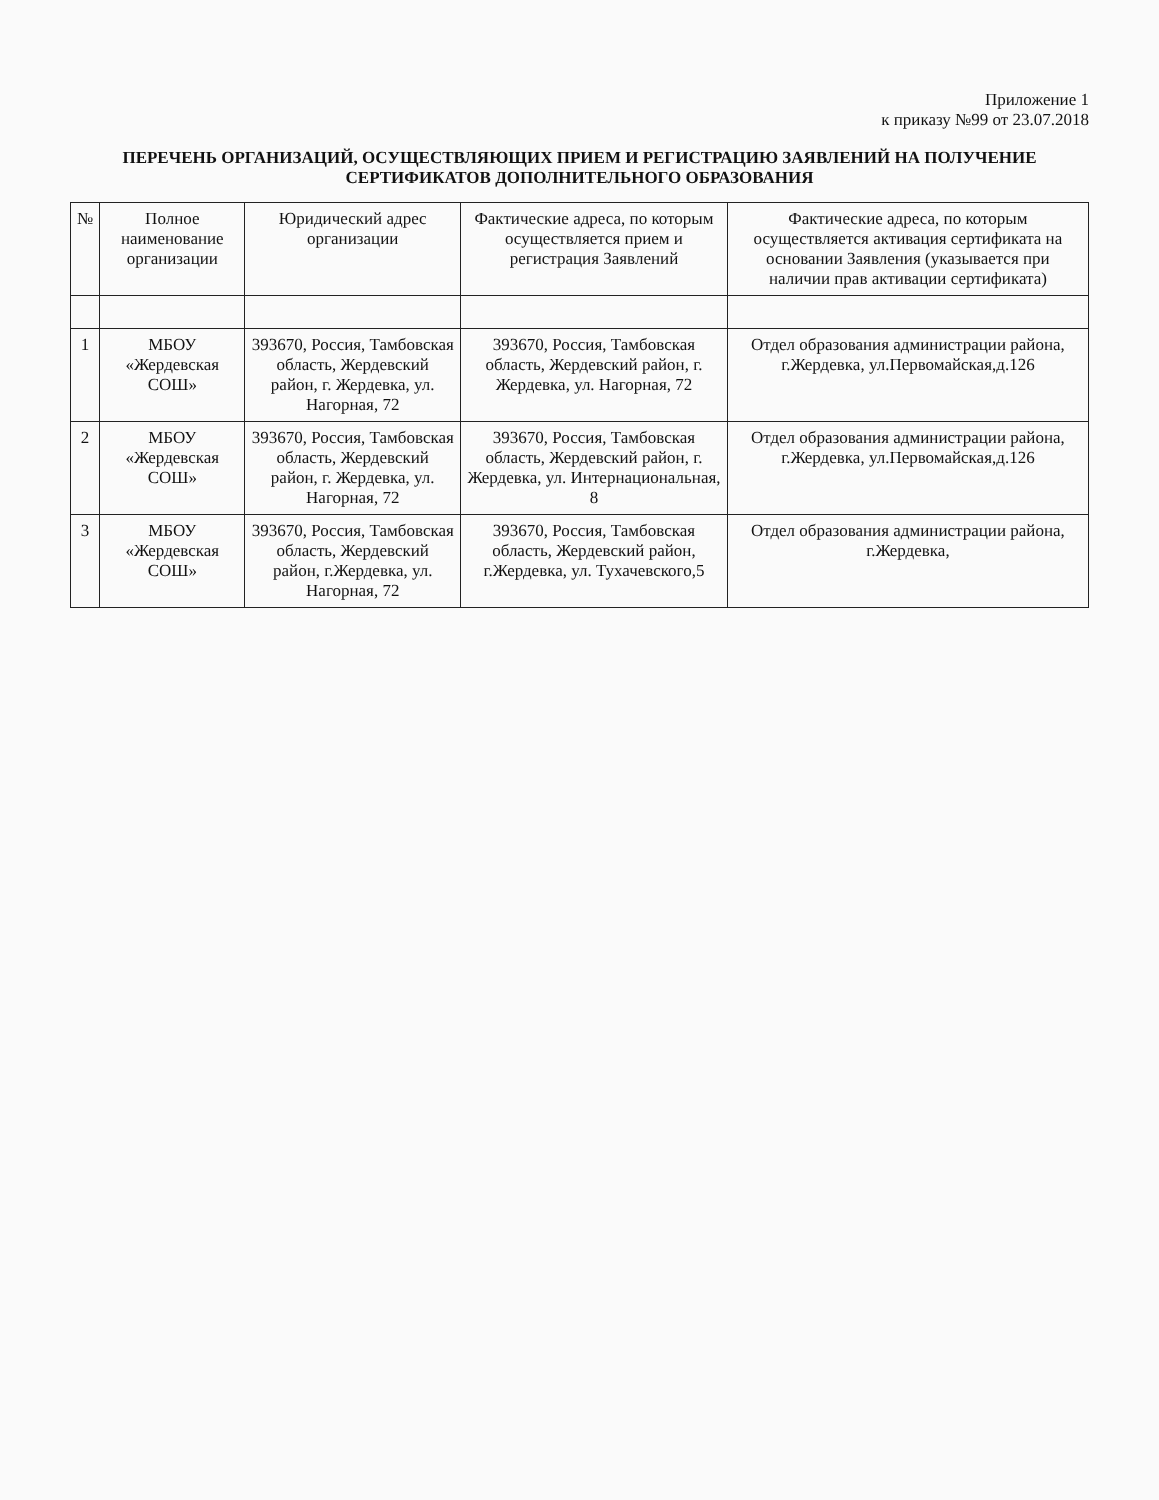Приложение 1
к приказу №99 от 23.07.2018
ПЕРЕЧЕНЬ ОРГАНИЗАЦИЙ, ОСУЩЕСТВЛЯЮЩИХ ПРИЕМ И РЕГИСТРАЦИЮ ЗАЯВЛЕНИЙ НА ПОЛУЧЕНИЕ СЕРТИФИКАТОВ ДОПОЛНИТЕЛЬНОГО ОБРАЗОВАНИЯ
| № | Полное наименование организации | Юридический адрес организации | Фактические адреса, по которым осуществляется прием и регистрация Заявлений | Фактические адреса, по которым осуществляется активация сертификата на основании Заявления (указывается при наличии прав активации сертификата) |
| --- | --- | --- | --- | --- |
| 1 | МБОУ «Жердевская СОШ» | 393670, Россия, Тамбовская область, Жердевский район, г. Жердевка, ул. Нагорная, 72 | 393670, Россия, Тамбовская область, Жердевский район, г. Жердевка, ул. Нагорная, 72 | Отдел образования администрации района, г.Жердевка, ул.Первомайская,д.126 |
| 2 | МБОУ «Жердевская СОШ» | 393670, Россия, Тамбовская область, Жердевский район, г. Жердевка, ул. Нагорная, 72 | 393670, Россия, Тамбовская область, Жердевский район, г. Жердевка, ул. Интернациональная, 8 | Отдел образования администрации района, г.Жердевка, ул.Первомайская,д.126 |
| 3 | МБОУ «Жердевская СОШ» | 393670, Россия, Тамбовская область, Жердевский район, г.Жердевка, ул. Нагорная, 72 | 393670, Россия, Тамбовская область, Жердевский район, г.Жердевка, ул. Тухачевского,5 | Отдел образования администрации района, г.Жердевка, |